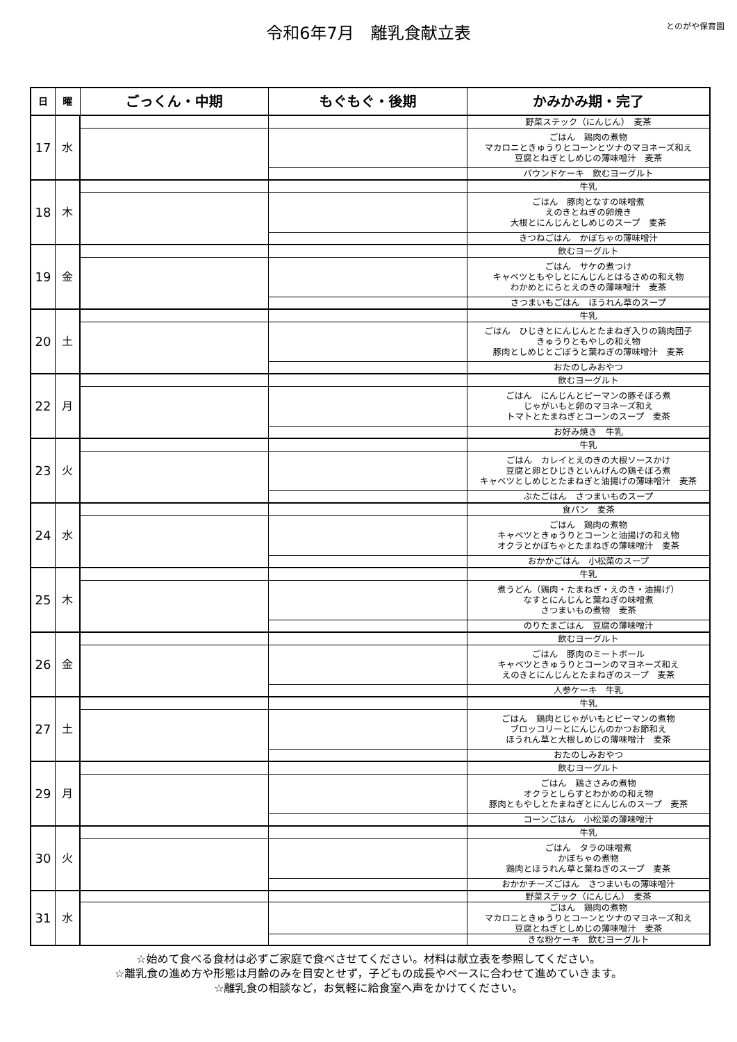令和6年7月　離乳食献立表
とのがや保育園
| 日 | 曜 | ごっくん・中期 | もぐもぐ・後期 | かみかみ期・完了 |
| --- | --- | --- | --- | --- |
| 17 | 水 | | | 野菜ステック（にんじん） 麦茶 |
| | | | | ごはん 鶏肉の煮物 マカロニときゅうりとコーンとツナのマヨネーズ和え 豆腐とねぎとしめじの薄味噌汁 麦茶 |
| | | | | パウンドケーキ 飲むヨーグルト |
| 18 | 木 | | | 牛乳 |
| | | | | ごはん 豚肉となすの味噌煮 えのきとねぎの卵焼き 大根とにんじんとしめじのスープ 麦茶 |
| | | | | きつねごはん かぼちゃの薄味噌汁 |
| 19 | 金 | | | 飲むヨーグルト |
| | | | | ごはん サケの煮つけ キャベツともやしとにんじんとはるさめの和え物 わかめとにらとえのきの薄味噌汁 麦茶 |
| | | | | さつまいもごはん ほうれん草のスープ |
| 20 | 土 | | | 牛乳 |
| | | | | ごはん ひじきとにんじんとたまねぎ入りの鶏肉団子 きゅうりともやしの和え物 豚肉としめじとごぼうと葉ねぎの薄味噌汁 麦茶 |
| | | | | おたのしみおやつ |
| 22 | 月 | | | 飲むヨーグルト |
| | | | | ごはん にんじんとピーマンの豚そぼろ煮 じゃがいもと卵のマヨネーズ和え トマトとたまねぎとコーンのスープ 麦茶 |
| | | | | お好み焼き 牛乳 |
| 23 | 火 | | | 牛乳 |
| | | | | ごはん カレイとえのきの大根ソースかけ 豆腐と卵とひじきといんげんの鶏そぼろ煮 キャベツとしめじとたまねぎと油揚げの薄味噌汁 麦茶 |
| | | | | ぶたごはん さつまいものスープ |
| 24 | 水 | | | 食パン 麦茶 |
| | | | | ごはん 鶏肉の煮物 キャベツときゅうりとコーンと油揚げの和え物 オクラとかぼちゃとたまねぎの薄味噌汁 麦茶 |
| | | | | おかかごはん 小松菜のスープ |
| 25 | 木 | | | 牛乳 |
| | | | | 煮うどん（鶏肉・たまねぎ・えのき・油揚げ） なすとにんじんと葉ねぎの味噌煮 さつまいもの煮物 麦茶 |
| | | | | のりたまごはん 豆腐の薄味噌汁 |
| 26 | 金 | | | 飲むヨーグルト |
| | | | | ごはん 豚肉のミートボール キャベツときゅうりとコーンのマヨネーズ和え えのきとにんじんとたまねぎのスープ 麦茶 |
| | | | | 人参ケーキ 牛乳 |
| 27 | 土 | | | 牛乳 |
| | | | | ごはん 鶏肉とじゃがいもとピーマンの煮物 ブロッコリーとにんじんのかつお節和え ほうれん草と大根しめじの薄味噌汁 麦茶 |
| | | | | おたのしみおやつ |
| 29 | 月 | | | 飲むヨーグルト |
| | | | | ごはん 鶏ささみの煮物 オクラとしらすとわかめの和え物 豚肉ともやしとたまねぎとにんじんのスープ 麦茶 |
| | | | | コーンごはん 小松菜の薄味噌汁 |
| 30 | 火 | | | 牛乳 |
| | | | | ごはん タラの味噌煮 かぼちゃの煮物 鶏肉とほうれん草と葉ねぎのスープ 麦茶 |
| | | | | おかかチーズごはん さつまいもの薄味噌汁 |
| 31 | 水 | | | 野菜ステック（にんじん） 麦茶 |
| | | | | ごはん 鶏肉の煮物 マカロニときゅうりとコーンとツナのマヨネーズ和え 豆腐とねぎとしめじの薄味噌汁 麦茶 |
| | | | | きな粉ケーキ 飲むヨーグルト |
☆始めて食べる食材は必ずご家庭で食べさせてください。材料は献立表を参照してください。
☆離乳食の進め方や形態は月齢のみを目安とせず，子どもの成長やペースに合わせて進めていきます。
☆離乳食の相談など，お気軽に給食室へ声をかけてください。